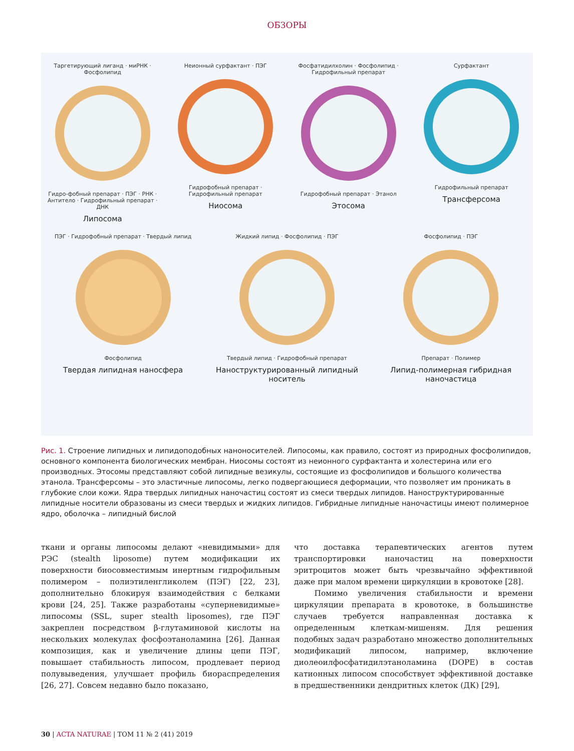ОБЗОРЫ
Таргетирующий лиганд · миРНК · Фосфолипид
Гидро-фобный препарат · ПЭГ · РНК · Антитело · Гидрофильный препарат · ДНК
Липосома
Неионный сурфактант · ПЭГ
Гидрофобный препарат · Гидрофильный препарат
Ниосома
Фосфатидилхолин · Фосфолипид · Гидрофильный препарат
Гидрофобный препарат · Этанол
Этосома
Сурфактант
Гидрофильный препарат
Трансферсома
ПЭГ · Гидрофобный препарат · Твердый липид
Фосфолипид
Твердая липидная наносфера
Жидкий липид · Фосфолипид · ПЭГ
Твердый липид · Гидрофобный препарат
Наноструктурированный липидный носитель
Фосфолипид · ПЭГ
Препарат · Полимер
Липид-полимерная гибридная наночастица
Рис. 1. Строение липидных и липидоподобных наноносителей. Липосомы, как правило, состоят из природных фосфолипидов, основного компонента биологических мембран. Ниосомы состоят из неионного сурфактанта и холестерина или его производных. Этосомы представляют собой липидные везикулы, состоящие из фосфолипидов и большого количества этанола. Трансферсомы – это эластичные липосомы, легко подвергающиеся деформации, что позволяет им проникать в глубокие слои кожи. Ядра твердых липидных наночастиц состоят из смеси твердых липидов. Наноструктурированные липидные носители образованы из смеси твердых и жидких липидов. Гибридные липидные наночастицы имеют полимерное ядро, оболочка – липидный бислой
ткани и органы липосомы делают «невидимыми» для РЭС (stealth liposome) путем модификации их поверхности биосовместимым инертным гидрофильным полимером – полиэтиленгликолем (ПЭГ) [22, 23], дополнительно блокируя взаимодействия с белками крови [24, 25]. Также разработаны «суперневидимые» липосомы (SSL, super stealth liposomes), где ПЭГ закреплен посредством β-глутаминовой кислоты на нескольких молекулах фосфоэтаноламина [26]. Данная композиция, как и увеличение длины цепи ПЭГ, повышает стабильность липосом, продлевает период полувыведения, улучшает профиль биораспределения [26, 27]. Совсем недавно было показано,
что доставка терапевтических агентов путем транспортировки наночастиц на поверхности эритроцитов может быть чрезвычайно эффективной даже при малом времени циркуляции в кровотоке [28].
Помимо увеличения стабильности и времени циркуляции препарата в кровотоке, в большинстве случаев требуется направленная доставка к определенным клеткам-мишеням. Для решения подобных задач разработано множество дополнительных модификаций липосом, например, включение диолеоилфосфатидилэтаноламина (DOPE) в состав катионных липосом способствует эффективной доставке в предшественники дендритных клеток (ДК) [29],
30 | ACTA NATURAE | ТОМ 11 № 2 (41) 2019